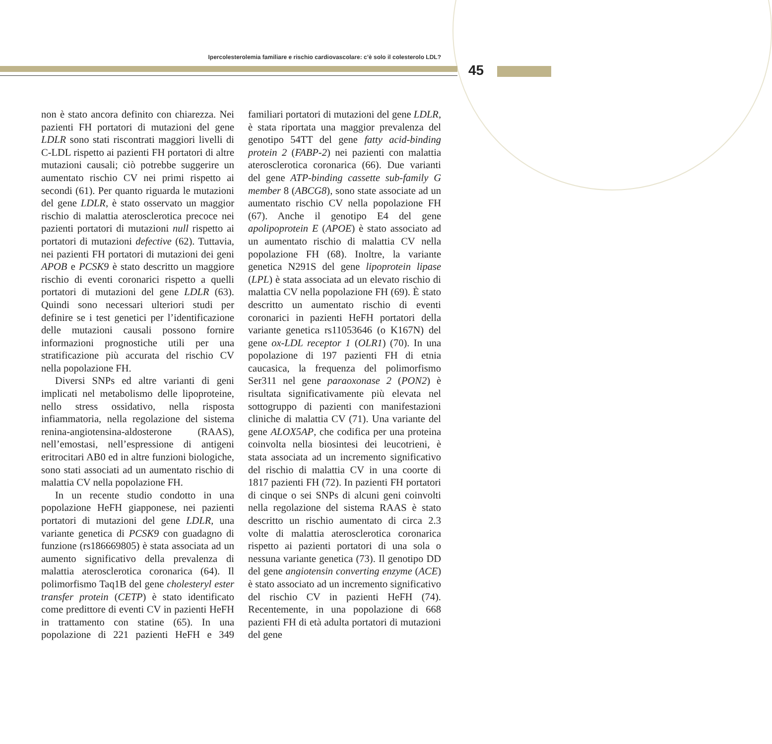Ipercolesterolemia familiare e rischio cardiovascolare: c’è solo il colesterolo LDL?
45
non è stato ancora definito con chiarezza. Nei pazienti FH portatori di mutazioni del gene LDLR sono stati riscontrati maggiori livelli di C-LDL rispetto ai pazienti FH portatori di altre mutazioni causali; ciò potrebbe suggerire un aumentato rischio CV nei primi rispetto ai secondi (61). Per quanto riguarda le mutazioni del gene LDLR, è stato osservato un maggior rischio di malattia aterosclerotica precoce nei pazienti portatori di mutazioni null rispetto ai portatori di mutazioni defective (62). Tuttavia, nei pazienti FH portatori di mutazioni dei geni APOB e PCSK9 è stato descritto un maggiore rischio di eventi coronarici rispetto a quelli portatori di mutazioni del gene LDLR (63). Quindi sono necessari ulteriori studi per definire se i test genetici per l’identificazione delle mutazioni causali possono fornire informazioni prognostiche utili per una stratificazione più accurata del rischio CV nella popolazione FH.
Diversi SNPs ed altre varianti di geni implicati nel metabolismo delle lipoproteine, nello stress ossidativo, nella risposta infiammatoria, nella regolazione del sistema renina-angiotensina-aldosterone (RAAS), nell’emostasi, nell’espressione di antigeni eritrocitari AB0 ed in altre funzioni biologiche, sono stati associati ad un aumentato rischio di malattia CV nella popolazione FH.
In un recente studio condotto in una popolazione HeFH giapponese, nei pazienti portatori di mutazioni del gene LDLR, una variante genetica di PCSK9 con guadagno di funzione (rs186669805) è stata associata ad un aumento significativo della prevalenza di malattia aterosclerotica coronarica (64). Il polimorfismo Taq1B del gene cholesteryl ester transfer protein (CETP) è stato identificato come predittore di eventi CV in pazienti HeFH in trattamento con statine (65). In una popolazione di 221 pazienti HeFH e 349 familiari portatori di mutazioni del gene LDLR, è stata riportata una maggior prevalenza del genotipo 54TT del gene fatty acid-binding protein 2 (FABP-2) nei pazienti con malattia aterosclerotica coronarica (66). Due varianti del gene ATP-binding cassette sub-family G member 8 (ABCG8), sono state associate ad un aumentato rischio CV nella popolazione FH (67). Anche il genotipo E4 del gene apolipoprotein E (APOE) è stato associato ad un aumentato rischio di malattia CV nella popolazione FH (68). Inoltre, la variante genetica N291S del gene lipoprotein lipase (LPL) è stata associata ad un elevato rischio di malattia CV nella popolazione FH (69). È stato descritto un aumentato rischio di eventi coronarici in pazienti HeFH portatori della variante genetica rs11053646 (o K167N) del gene ox-LDL receptor 1 (OLR1) (70). In una popolazione di 197 pazienti FH di etnia caucasica, la frequenza del polimorfismo Ser311 nel gene paraoxonase 2 (PON2) è risultata significativamente più elevata nel sottogruppo di pazienti con manifestazioni cliniche di malattia CV (71). Una variante del gene ALOX5AP, che codifica per una proteina coinvolta nella biosintesi dei leucotrieni, è stata associata ad un incremento significativo del rischio di malattia CV in una coorte di 1817 pazienti FH (72). In pazienti FH portatori di cinque o sei SNPs di alcuni geni coinvolti nella regolazione del sistema RAAS è stato descritto un rischio aumentato di circa 2.3 volte di malattia aterosclerotica coronarica rispetto ai pazienti portatori di una sola o nessuna variante genetica (73). Il genotipo DD del gene angiotensin converting enzyme (ACE) è stato associato ad un incremento significativo del rischio CV in pazienti HeFH (74). Recentemente, in una popolazione di 668 pazienti FH di età adulta portatori di mutazioni del gene